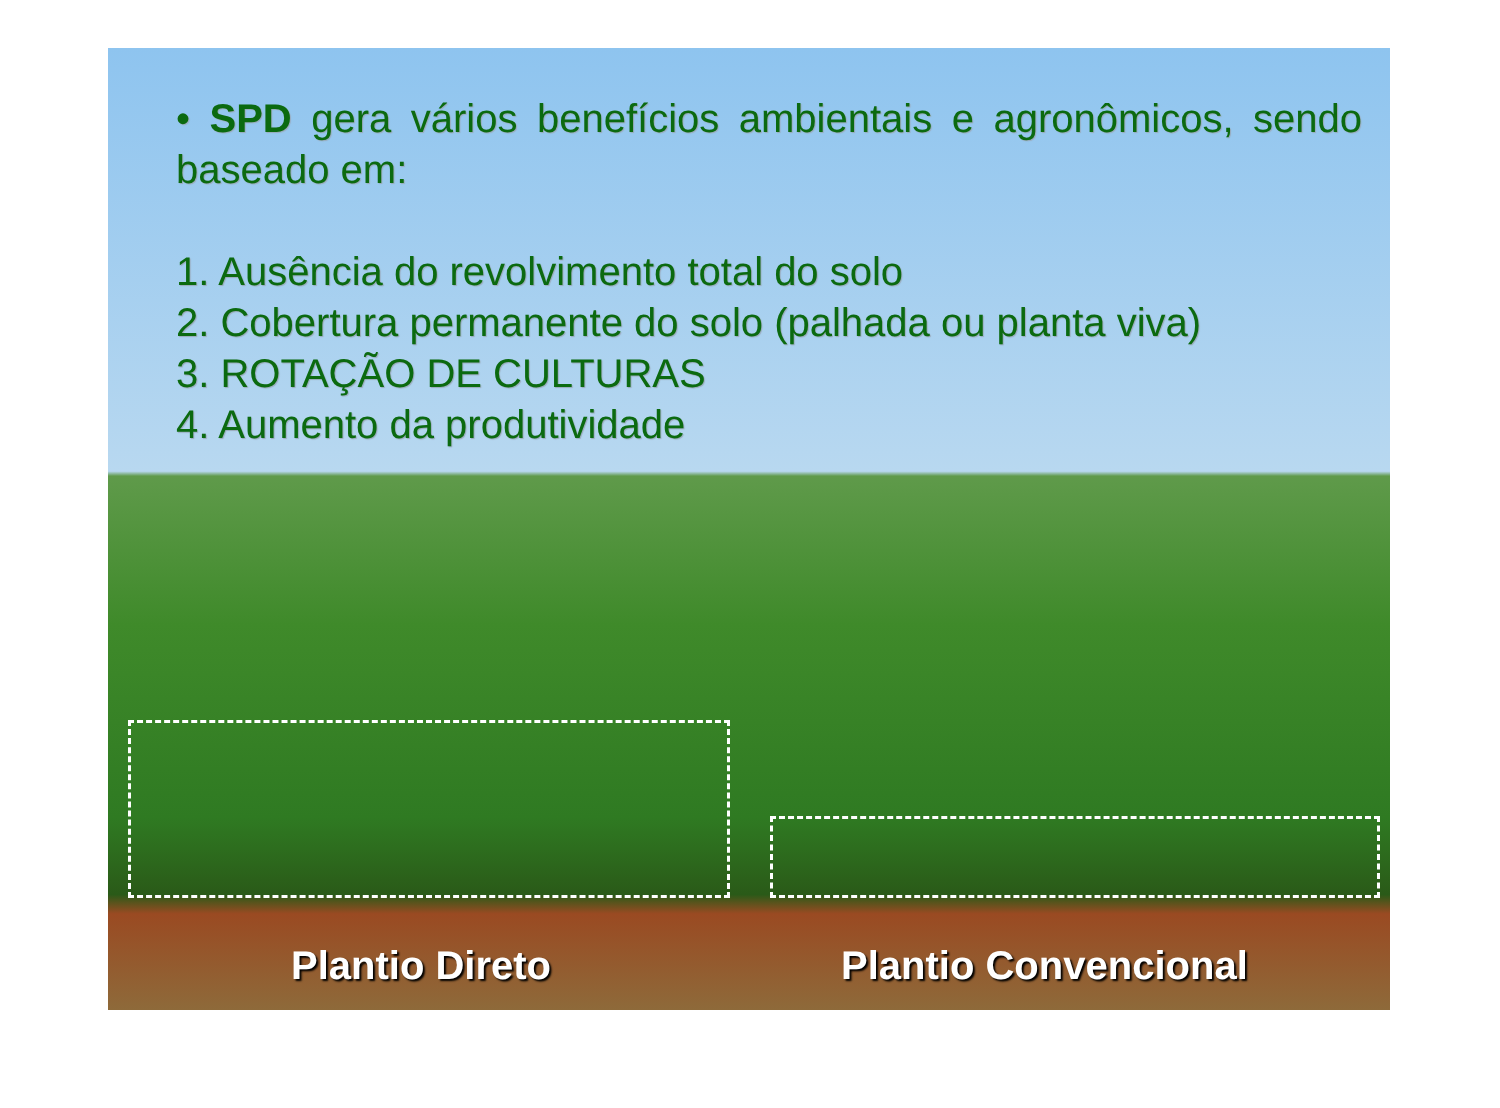• SPD gera vários benefícios ambientais e agronômicos, sendo baseado em:
1. Ausência do revolvimento total do solo
2. Cobertura permanente do solo (palhada ou planta viva)
3. ROTAÇÃO DE CULTURAS
4. Aumento da produtividade
Plantio Direto Plantio Convencional